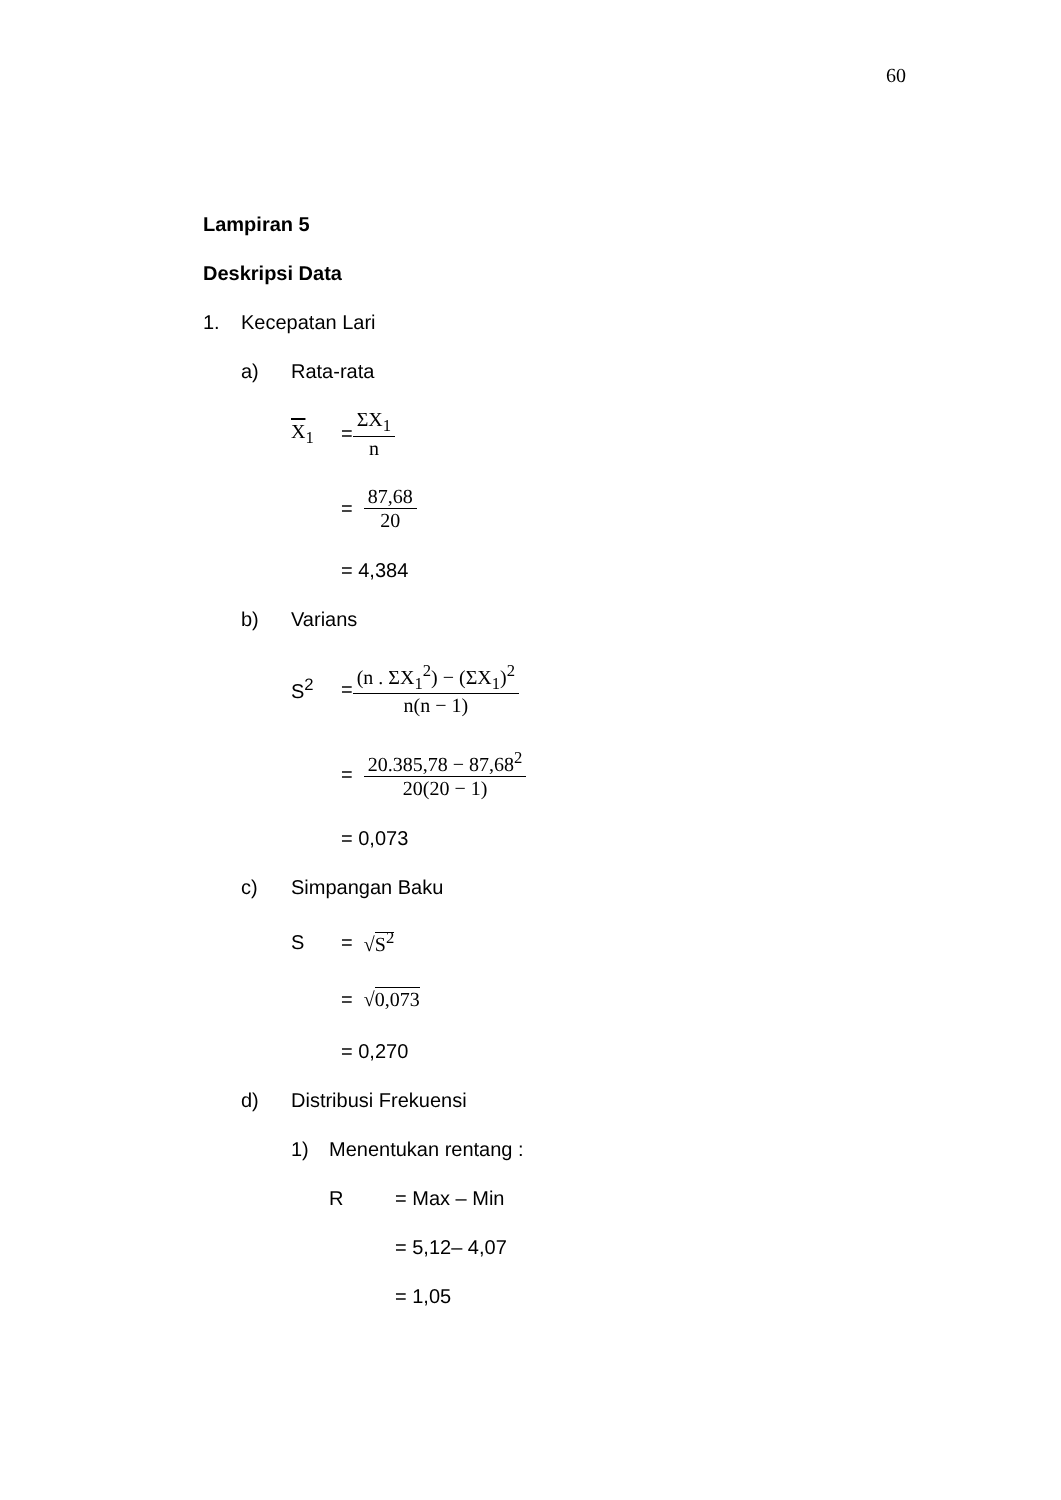60
Lampiran 5
Deskripsi Data
1. Kecepatan Lari
a) Rata-rata
X<sub>1</sub> = ΣX<sub>1</sub> n
= 87,68 20
= 4,384
b) Varians
S<sup>2</sup> = (n . ΣX<sub>1</sub><sup>2</sup>) − (ΣX<sub>1</sub>)<sup>2</sup> n(n − 1)
= 20.385,78 − 87,68<sup>2</sup> 20(20 − 1)
= 0,073
c) Simpangan Baku
S = √S<sup>2</sup>
= √0,073
= 0,270
d) Distribusi Frekuensi
1) Menentukan rentang :
R = Max – Min
= 5,12– 4,07
= 1,05